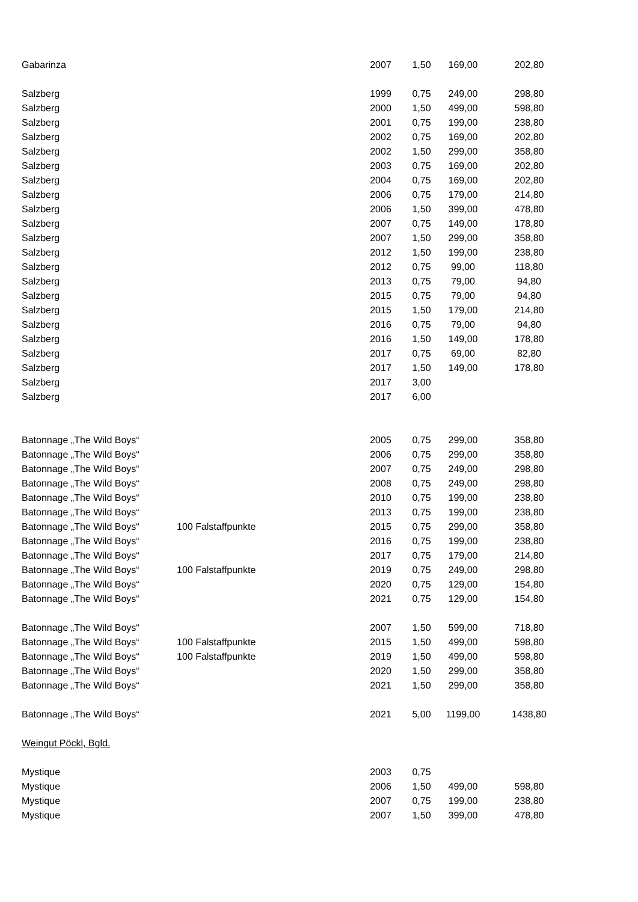| Gabarinza | | 2007 | 1,50 | 169,00 | 202,80 |
| Salzberg | | 1999 | 0,75 | 249,00 | 298,80 |
| Salzberg | | 2000 | 1,50 | 499,00 | 598,80 |
| Salzberg | | 2001 | 0,75 | 199,00 | 238,80 |
| Salzberg | | 2002 | 0,75 | 169,00 | 202,80 |
| Salzberg | | 2002 | 1,50 | 299,00 | 358,80 |
| Salzberg | | 2003 | 0,75 | 169,00 | 202,80 |
| Salzberg | | 2004 | 0,75 | 169,00 | 202,80 |
| Salzberg | | 2006 | 0,75 | 179,00 | 214,80 |
| Salzberg | | 2006 | 1,50 | 399,00 | 478,80 |
| Salzberg | | 2007 | 0,75 | 149,00 | 178,80 |
| Salzberg | | 2007 | 1,50 | 299,00 | 358,80 |
| Salzberg | | 2012 | 1,50 | 199,00 | 238,80 |
| Salzberg | | 2012 | 0,75 | 99,00 | 118,80 |
| Salzberg | | 2013 | 0,75 | 79,00 | 94,80 |
| Salzberg | | 2015 | 0,75 | 79,00 | 94,80 |
| Salzberg | | 2015 | 1,50 | 179,00 | 214,80 |
| Salzberg | | 2016 | 0,75 | 79,00 | 94,80 |
| Salzberg | | 2016 | 1,50 | 149,00 | 178,80 |
| Salzberg | | 2017 | 0,75 | 69,00 | 82,80 |
| Salzberg | | 2017 | 1,50 | 149,00 | 178,80 |
| Salzberg | | 2017 | 3,00 | | |
| Salzberg | | 2017 | 6,00 | | |
| Batonnage „The Wild Boys“ | | 2005 | 0,75 | 299,00 | 358,80 |
| Batonnage „The Wild Boys“ | | 2006 | 0,75 | 299,00 | 358,80 |
| Batonnage „The Wild Boys“ | | 2007 | 0,75 | 249,00 | 298,80 |
| Batonnage „The Wild Boys“ | | 2008 | 0,75 | 249,00 | 298,80 |
| Batonnage „The Wild Boys“ | | 2010 | 0,75 | 199,00 | 238,80 |
| Batonnage „The Wild Boys“ | | 2013 | 0,75 | 199,00 | 238,80 |
| Batonnage „The Wild Boys“ | 100 Falstaffpunkte | 2015 | 0,75 | 299,00 | 358,80 |
| Batonnage „The Wild Boys“ | | 2016 | 0,75 | 199,00 | 238,80 |
| Batonnage „The Wild Boys“ | | 2017 | 0,75 | 179,00 | 214,80 |
| Batonnage „The Wild Boys“ | 100 Falstaffpunkte | 2019 | 0,75 | 249,00 | 298,80 |
| Batonnage „The Wild Boys“ | | 2020 | 0,75 | 129,00 | 154,80 |
| Batonnage „The Wild Boys“ | | 2021 | 0,75 | 129,00 | 154,80 |
| Batonnage „The Wild Boys“ | | 2007 | 1,50 | 599,00 | 718,80 |
| Batonnage „The Wild Boys“ | 100 Falstaffpunkte | 2015 | 1,50 | 499,00 | 598,80 |
| Batonnage „The Wild Boys“ | 100 Falstaffpunkte | 2019 | 1,50 | 499,00 | 598,80 |
| Batonnage „The Wild Boys“ | | 2020 | 1,50 | 299,00 | 358,80 |
| Batonnage „The Wild Boys“ | | 2021 | 1,50 | 299,00 | 358,80 |
| Batonnage „The Wild Boys“ | | 2021 | 5,00 | 1199,00 | 1438,80 |
| Weingut Pöckl, Bgld. | | | | | |
| Mystique | | 2003 | 0,75 | | |
| Mystique | | 2006 | 1,50 | 499,00 | 598,80 |
| Mystique | | 2007 | 0,75 | 199,00 | 238,80 |
| Mystique | | 2007 | 1,50 | 399,00 | 478,80 |